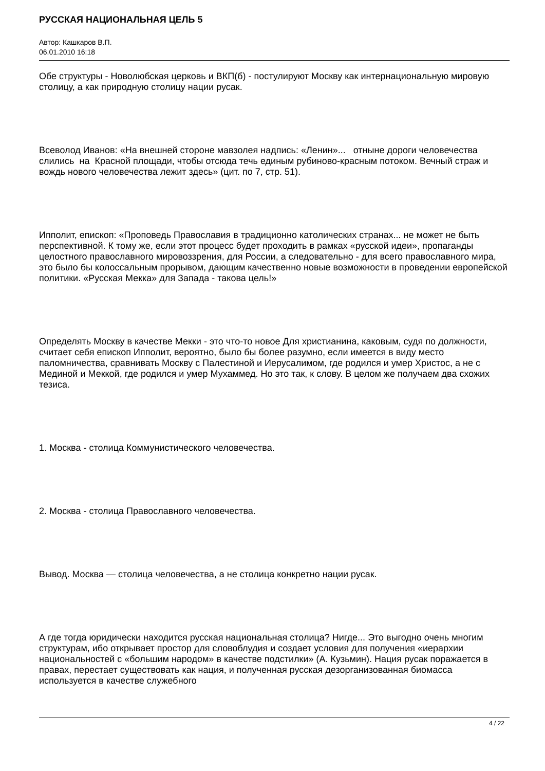РУССКАЯ НАЦИОНАЛЬНАЯ ЦЕЛЬ 5
Автор: Кашкаров В.П.
06.01.2010 16:18
Обе структуры - Новолюбская церковь и ВКП(б) - постулируют Москву как интернациональную мировую столицу, а как природную столицу нации русак.
Всеволод Иванов: «На внешней стороне мавзолея надпись: «Ленин»... отныне дороги человечества слились на Красной площади, чтобы отсюда течь единым рубиново-красным потоком. Вечный страж и вождь нового человечества лежит здесь» (цит. по 7, стр. 51).
Ипполит, епископ: «Проповедь Православия в традиционно католических странах... не может не быть перспективной. К тому же, если этот процесс будет проходить в рамках «русской идеи», пропаганды целостного православного мировоззрения, для России, а следовательно - для всего православного мира, это было бы колоссальным прорывом, дающим качественно новые возможности в проведении европейской политики. «Русская Мекка» для Запада - такова цель!»
Определять Москву в качестве Мекки - это что-то новое Для христианина, каковым, судя по должности, считает себя епископ Ипполит, вероятно, было бы более разумно, если имеется в виду место паломничества, сравнивать Москву с Палестиной и Иерусалимом, где родился и умер Христос, а не с Мединой и Меккой, где родился и умер Мухаммед. Но это так, к слову. В целом же получаем два схожих тезиса.
1. Москва - столица Коммунистического человечества.
2. Москва - столица Православного человечества.
Вывод. Москва — столица человечества, а не столица конкретно нации русак.
А где тогда юридически находится русская национальная столица? Нигде... Это выгодно очень многим структурам, ибо открывает простор для словоблудия и создает условия для получения «иерархии национальностей с «большим народом» в качестве подстилки» (А. Кузьмин). Нация русак поражается в правах, перестает существовать как нация, и полученная русская дезорганизованная биомасса используется в качестве служебного
4 / 22